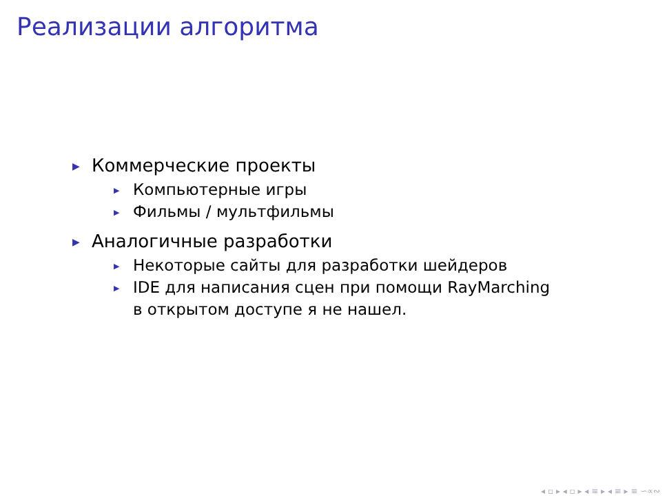Реализации алгоритма
▶ Коммерческие проекты
▶ Компьютерные игры
▶ Фильмы / мультфильмы
▶ Аналогичные разработки
▶ Некоторые сайты для разработки шейдеров
▶ IDE для написания сцен при помощи RayMarching
в открытом доступе я не нашел.
◂ ▫ ▸ ◂ ▫ ▸ ◂ ≡ ▸ ◂ ≡ ▸ ≡ ∽∝∾